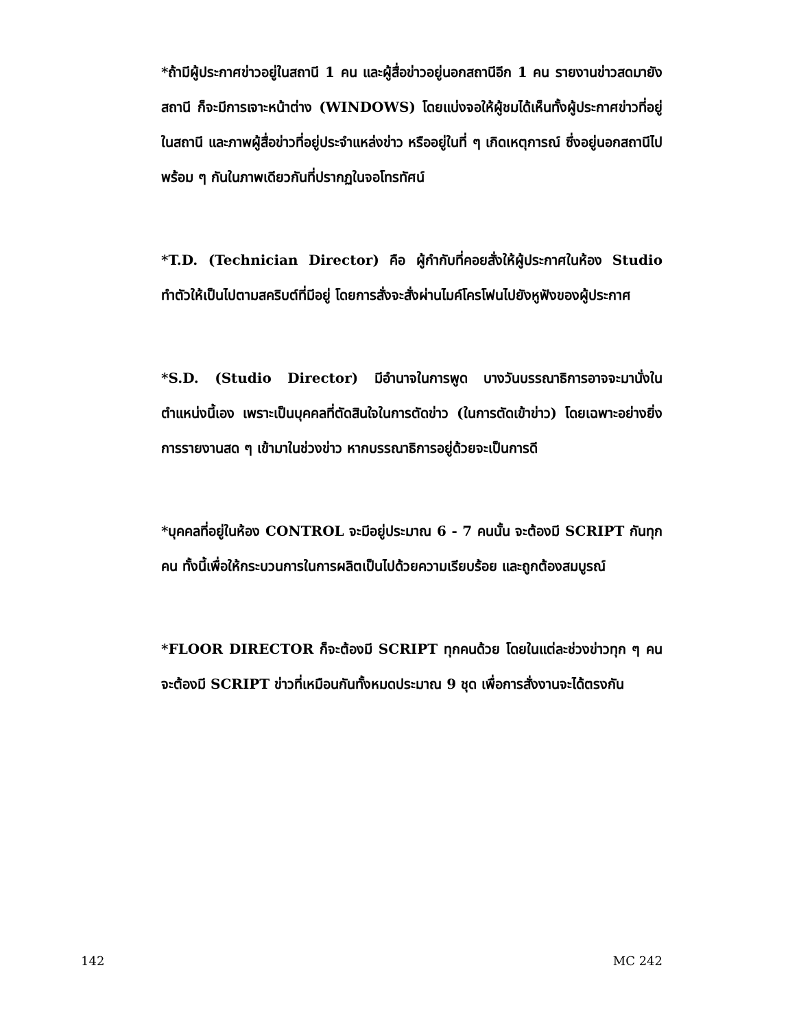*ถ้ามีผู้ประกาศข่าวอยู่ในสถานี 1 คน และผู้สื่อข่าวอยู่นอกสถานีอีก 1 คน รายงานข่าวสดมายังสถานี ก็จะมีการเจาะหน้าต่าง (WINDOWS) โดยแบ่งจอให้ผู้ชมได้เห็นทั้งผู้ประกาศข่าวที่อยู่ในสถานี และภาพผู้สื่อข่าวที่อยู่ประจำแหล่งข่าว หรืออยู่ในที่ ๆ เกิดเหตุการณ์ ซึ่งอยู่นอกสถานีไปพร้อม ๆ กันในภาพเดียวกันที่ปรากฏในจอโทรทัศน์
*T.D. (Technician Director) คือ ผู้กำกับที่คอยสั่งให้ผู้ประกาศในห้อง Studio ทำตัวให้เป็นไปตามสคริบต์ที่มีอยู่ โดยการสั่งจะสั่งผ่านไมค์โครโฟนไปยังหูฟังของผู้ประกาศ
*S.D. (Studio Director) มีอำนาจในการพูด บางวันบรรณาธิการอาจจะมานั่งในตำแหน่งนี้เอง เพราะเป็นบุคคลที่ตัดสินใจในการตัดข่าว (ในการตัดเข้าข่าว) โดยเฉพาะอย่างยิ่งการรายงานสด ๆ เข้ามาในช่วงข่าว หากบรรณาธิการอยู่ด้วยจะเป็นการดี
*บุคคลที่อยู่ในห้อง CONTROL จะมีอยู่ประมาณ 6 - 7 คนนั้น จะต้องมี SCRIPT กันทุกคน ทั้งนี้เพื่อให้กระบวนการในการผลิตเป็นไปด้วยความเรียบร้อย และถูกต้องสมบูรณ์
*FLOOR DIRECTOR ก็จะต้องมี SCRIPT ทุกคนด้วย โดยในแต่ละช่วงข่าวทุก ๆ คนจะต้องมี SCRIPT ข่าวที่เหมือนกันทั้งหมดประมาณ 9 ชุด เพื่อการสั่งงานจะได้ตรงกัน
142 MC 242